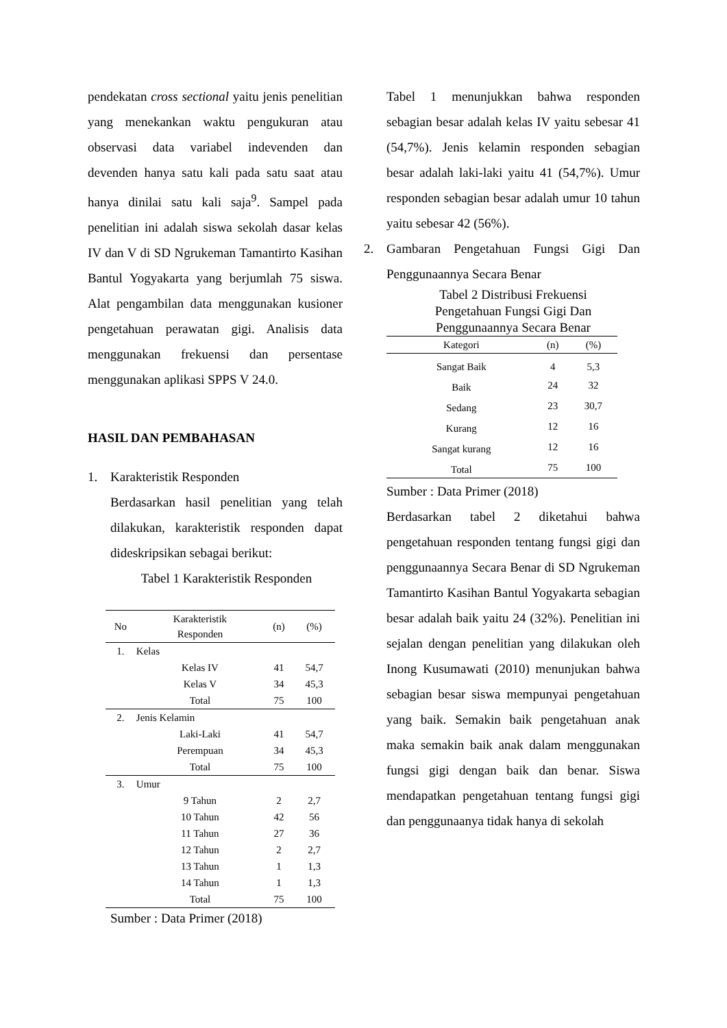pendekatan cross sectional yaitu jenis penelitian yang menekankan waktu pengukuran atau observasi data variabel indevenden dan devenden hanya satu kali pada satu saat atau hanya dinilai satu kali saja<sup>9</sup>. Sampel pada penelitian ini adalah siswa sekolah dasar kelas IV dan V di SD Ngrukeman Tamantirto Kasihan Bantul Yogyakarta yang berjumlah 75 siswa. Alat pengambilan data menggunakan kusioner pengetahuan perawatan gigi. Analisis data menggunakan frekuensi dan persentase menggunakan aplikasi SPPS V 24.0.
HASIL DAN PEMBAHASAN
1. Karakteristik Responden
Berdasarkan hasil penelitian yang telah dilakukan, karakteristik responden dapat dideskripsikan sebagai berikut:
Tabel 1 Karakteristik Responden
| No | Karakteristik Responden | (n) | (%) |
| --- | --- | --- | --- |
| 1. | Kelas | | |
| | Kelas IV | 41 | 54,7 |
| | Kelas V | 34 | 45,3 |
| | Total | 75 | 100 |
| 2. | Jenis Kelamin | | |
| | Laki-Laki | 41 | 54,7 |
| | Perempuan | 34 | 45,3 |
| | Total | 75 | 100 |
| 3. | Umur | | |
| | 9 Tahun | 2 | 2,7 |
| | 10 Tahun | 42 | 56 |
| | 11 Tahun | 27 | 36 |
| | 12 Tahun | 2 | 2,7 |
| | 13 Tahun | 1 | 1,3 |
| | 14 Tahun | 1 | 1,3 |
| | Total | 75 | 100 |
Sumber : Data Primer (2018)
Tabel 1 menunjukkan bahwa responden sebagian besar adalah kelas IV yaitu sebesar 41 (54,7%). Jenis kelamin responden sebagian besar adalah laki-laki yaitu 41 (54,7%). Umur responden sebagian besar adalah umur 10 tahun yaitu sebesar 42 (56%).
2. Gambaran Pengetahuan Fungsi Gigi Dan Penggunaannya Secara Benar
Tabel 2 Distribusi Frekuensi
Pengetahuan Fungsi Gigi Dan
Penggunaannya Secara Benar
| Kategori | (n) | (%) |
| --- | --- | --- |
| Sangat Baik | 4 | 5,3 |
| Baik | 24 | 32 |
| Sedang | 23 | 30,7 |
| Kurang | 12 | 16 |
| Sangat kurang | 12 | 16 |
| Total | 75 | 100 |
Sumber : Data Primer (2018)
Berdasarkan tabel 2 diketahui bahwa pengetahuan responden tentang fungsi gigi dan penggunaannya Secara Benar di SD Ngrukeman Tamantirto Kasihan Bantul Yogyakarta sebagian besar adalah baik yaitu 24 (32%). Penelitian ini sejalan dengan penelitian yang dilakukan oleh Inong Kusumawati (2010) menunjukan bahwa sebagian besar siswa mempunyai pengetahuan yang baik. Semakin baik pengetahuan anak maka semakin baik anak dalam menggunakan fungsi gigi dengan baik dan benar. Siswa mendapatkan pengetahuan tentang fungsi gigi dan penggunaanya tidak hanya di sekolah